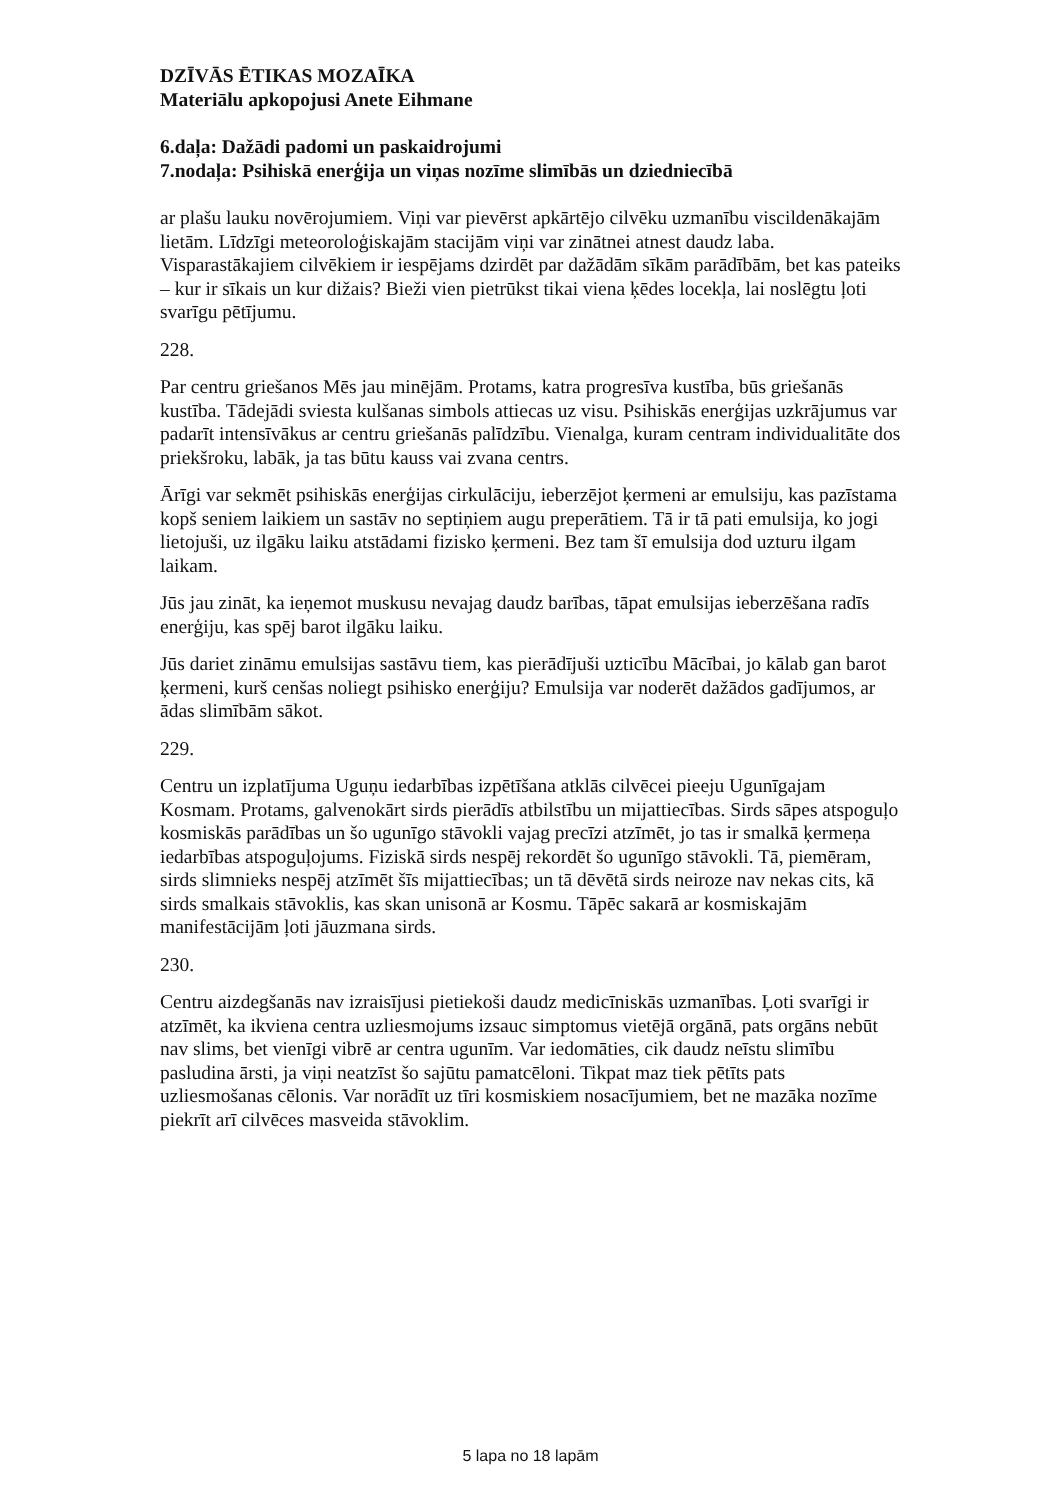DZĪVĀS ĒTIKAS MOZAĪKA
Materiālu apkopojusi Anete Eihmane
6.daļa: Dažādi padomi un paskaidrojumi
7.nodaļa: Psihiskā enerģija un viņas nozīme slimībās un dziedniecībā
ar plašu lauku novērojumiem. Viņi var pievērst apkārtējo cilvēku uzmanību viscildenākajām lietām. Līdzīgi meteoroloģiskajām stacijām viņi var zinātnei atnest daudz laba. Visparastākajiem cilvēkiem ir iespējams dzirdēt par dažādām sīkām parādībām, bet kas pateiks – kur ir sīkais un kur dižais? Bieži vien pietrūkst tikai viena ķēdes locekļa, lai noslēgtu ļoti svarīgu pētījumu.
228.
Par centru griešanos Mēs jau minējām. Protams, katra progresīva kustība, būs griešanās kustība. Tādejādi sviesta kulšanas simbols attiecas uz visu. Psihiskās enerģijas uzkrājumus var padarīt intensīvākus ar centru griešanās palīdzību. Vienalga, kuram centram individualitāte dos priekšroku, labāk, ja tas būtu kauss vai zvana centrs.
Ārīgi var sekmēt psihiskās enerģijas cirkulāciju, ieberzējot ķermeni ar emulsiju, kas pazīstama kopš seniem laikiem un sastāv no septiņiem augu preperātiem. Tā ir tā pati emulsija, ko jogi lietojuši, uz ilgāku laiku atstādami fizisko ķermeni. Bez tam šī emulsija dod uzturu ilgam laikam.
Jūs jau zināt, ka ieņemot muskusu nevajag daudz barības, tāpat emulsijas ieberzēšana radīs enerģiju, kas spēj barot ilgāku laiku.
Jūs dariet zināmu emulsijas sastāvu tiem, kas pierādījuši uzticību Mācībai, jo kālab gan barot ķermeni, kurš cenšas noliegt psihisko enerģiju? Emulsija var noderēt dažādos gadījumos, ar ādas slimībām sākot.
229.
Centru un izplatījuma Uguņu iedarbības izpētīšana atklās cilvēcei pieeju Ugunīgajam Kosmam. Protams, galvenokārt sirds pierādīs atbilstību un mijattiecības. Sirds sāpes atspoguļo kosmiskās parādības un šo ugunīgo stāvokli vajag precīzi atzīmēt, jo tas ir smalkā ķermeņa iedarbības atspoguļojums. Fiziskā sirds nespēj rekordēt šo ugunīgo stāvokli. Tā, piemēram, sirds slimnieks nespēj atzīmēt šīs mijattiecības; un tā dēvētā sirds neiroze nav nekas cits, kā sirds smalkais stāvoklis, kas skan unisonā ar Kosmu. Tāpēc sakarā ar kosmiskajām manifestācijām ļoti jāuzmana sirds.
230.
Centru aizdegšanās nav izraisījusi pietiekoši daudz medicīniskās uzmanības. Ļoti svarīgi ir atzīmēt, ka ikviena centra uzliesmojums izsauc simptomus vietējā orgānā, pats orgāns nebūt nav slims, bet vienīgi vibrē ar centra ugunīm. Var iedomāties, cik daudz neīstu slimību pasludina ārsti, ja viņi neatzīst šo sajūtu pamatcēloni. Tikpat maz tiek pētīts pats uzliesmošanas cēlonis. Var norādīt uz tīri kosmiskiem nosacījumiem, bet ne mazāka nozīme piekrīt arī cilvēces masveida stāvoklim.
5 lapa no 18 lapām